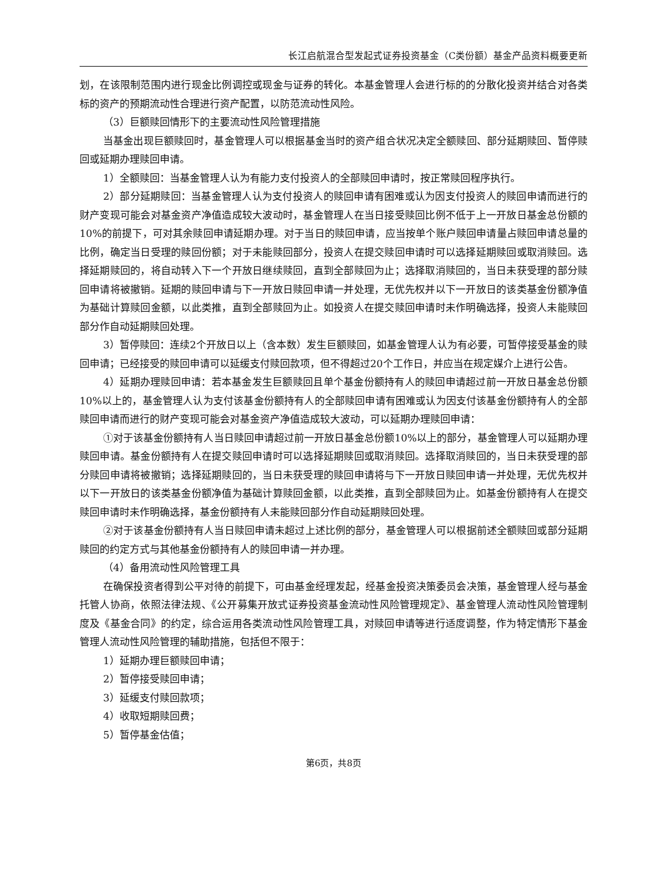长江启航混合型发起式证券投资基金（C类份额）基金产品资料概要更新
划，在该限制范围内进行现金比例调控或现金与证券的转化。本基金管理人会进行标的的分散化投资并结合对各类标的资产的预期流动性合理进行资产配置，以防范流动性风险。
（3）巨额赎回情形下的主要流动性风险管理措施
当基金出现巨额赎回时，基金管理人可以根据基金当时的资产组合状况决定全额赎回、部分延期赎回、暂停赎回或延期办理赎回申请。
1）全额赎回：当基金管理人认为有能力支付投资人的全部赎回申请时，按正常赎回程序执行。
2）部分延期赎回：当基金管理人认为支付投资人的赎回申请有困难或认为因支付投资人的赎回申请而进行的财产变现可能会对基金资产净值造成较大波动时，基金管理人在当日接受赎回比例不低于上一开放日基金总份额的10%的前提下，可对其余赎回申请延期办理。对于当日的赎回申请，应当按单个账户赎回申请量占赎回申请总量的比例，确定当日受理的赎回份额；对于未能赎回部分，投资人在提交赎回申请时可以选择延期赎回或取消赎回。选择延期赎回的，将自动转入下一个开放日继续赎回，直到全部赎回为止；选择取消赎回的，当日未获受理的部分赎回申请将被撤销。延期的赎回申请与下一开放日赎回申请一并处理，无优先权并以下一开放日的该类基金份额净值为基础计算赎回金额，以此类推，直到全部赎回为止。如投资人在提交赎回申请时未作明确选择，投资人未能赎回部分作自动延期赎回处理。
3）暂停赎回：连续2个开放日以上（含本数）发生巨额赎回，如基金管理人认为有必要，可暂停接受基金的赎回申请；已经接受的赎回申请可以延缓支付赎回款项，但不得超过20个工作日，并应当在规定媒介上进行公告。
4）延期办理赎回申请：若本基金发生巨额赎回且单个基金份额持有人的赎回申请超过前一开放日基金总份额10%以上的，基金管理人认为支付该基金份额持有人的全部赎回申请有困难或认为因支付该基金份额持有人的全部赎回申请而进行的财产变现可能会对基金资产净值造成较大波动，可以延期办理赎回申请：
①对于该基金份额持有人当日赎回申请超过前一开放日基金总份额10%以上的部分，基金管理人可以延期办理赎回申请。基金份额持有人在提交赎回申请时可以选择延期赎回或取消赎回。选择取消赎回的，当日未获受理的部分赎回申请将被撤销；选择延期赎回的，当日未获受理的赎回申请将与下一开放日赎回申请一并处理，无优先权并以下一开放日的该类基金份额净值为基础计算赎回金额，以此类推，直到全部赎回为止。如基金份额持有人在提交赎回申请时未作明确选择，基金份额持有人未能赎回部分作自动延期赎回处理。
②对于该基金份额持有人当日赎回申请未超过上述比例的部分，基金管理人可以根据前述全额赎回或部分延期赎回的约定方式与其他基金份额持有人的赎回申请一并办理。
（4）备用流动性风险管理工具
在确保投资者得到公平对待的前提下，可由基金经理发起，经基金投资决策委员会决策，基金管理人经与基金托管人协商，依照法律法规、《公开募集开放式证券投资基金流动性风险管理规定》、基金管理人流动性风险管理制度及《基金合同》的约定，综合运用各类流动性风险管理工具，对赎回申请等进行适度调整，作为特定情形下基金管理人流动性风险管理的辅助措施，包括但不限于：
1）延期办理巨额赎回申请；
2）暂停接受赎回申请；
3）延缓支付赎回款项；
4）收取短期赎回费；
5）暂停基金估值；
第6页，共8页